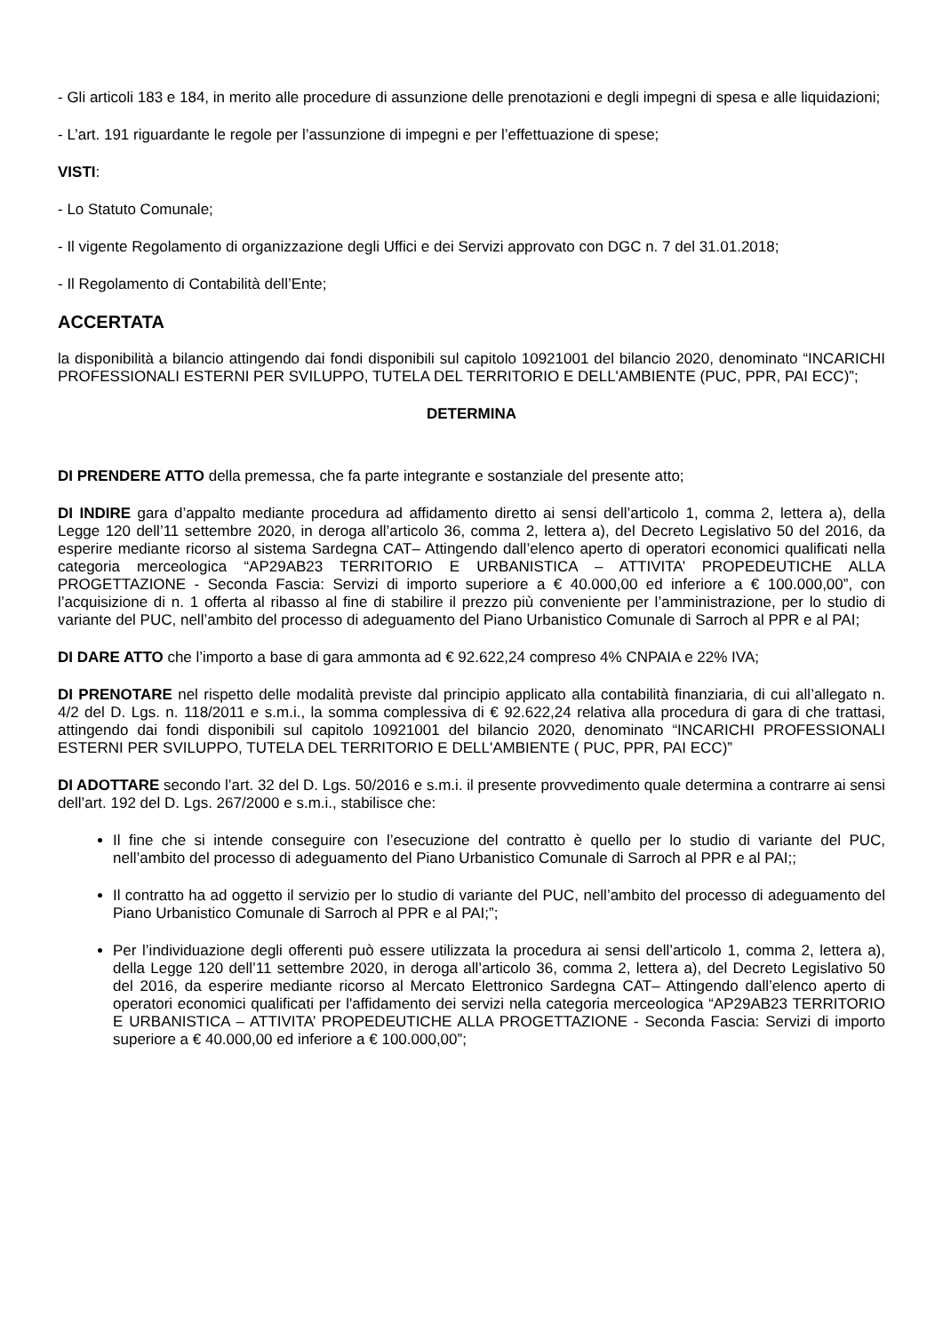- Gli articoli 183 e 184, in merito alle procedure di assunzione delle prenotazioni e degli impegni di spesa e alle liquidazioni;
- L’art. 191 riguardante le regole per l’assunzione di impegni e per l’effettuazione di spese;
VISTI:
- Lo Statuto Comunale;
- Il vigente Regolamento di organizzazione degli Uffici e dei Servizi approvato con DGC n. 7 del 31.01.2018;
- Il Regolamento di Contabilità dell’Ente;
ACCERTATA
la disponibilità a bilancio attingendo dai fondi disponibili sul capitolo 10921001 del bilancio 2020, denominato “INCARICHI PROFESSIONALI ESTERNI PER SVILUPPO, TUTELA DEL TERRITORIO E DELL'AMBIENTE (PUC, PPR, PAI ECC)”;
DETERMINA
DI PRENDERE ATTO della premessa, che fa parte integrante e sostanziale del presente atto;
DI INDIRE gara d’appalto mediante procedura ad affidamento diretto ai sensi dell’articolo 1, comma 2, lettera a), della Legge 120 dell’11 settembre 2020, in deroga all’articolo 36, comma 2, lettera a), del Decreto Legislativo 50 del 2016, da esperire mediante ricorso al sistema Sardegna CAT– Attingendo dall’elenco aperto di operatori economici qualificati nella categoria merceologica “AP29AB23 TERRITORIO E URBANISTICA – ATTIVITA’ PROPEDEUTICHE ALLA PROGETTAZIONE - Seconda Fascia: Servizi di importo superiore a € 40.000,00 ed inferiore a € 100.000,00”, con l’acquisizione di n. 1 offerta al ribasso al fine di stabilire il prezzo più conveniente per l’amministrazione, per lo studio di variante del PUC, nell’ambito del processo di adeguamento del Piano Urbanistico Comunale di Sarroch al PPR e al PAI;
DI DARE ATTO che l’importo a base di gara ammonta ad € 92.622,24 compreso 4% CNPAIA e 22% IVA;
DI PRENOTARE nel rispetto delle modalità previste dal principio applicato alla contabilità finanziaria, di cui all’allegato n. 4/2 del D. Lgs. n. 118/2011 e s.m.i., la somma complessiva di € 92.622,24 relativa alla procedura di gara di che trattasi, attingendo dai fondi disponibili sul capitolo 10921001 del bilancio 2020, denominato “INCARICHI PROFESSIONALI ESTERNI PER SVILUPPO, TUTELA DEL TERRITORIO E DELL'AMBIENTE ( PUC, PPR, PAI ECC)”
DI ADOTTARE secondo l’art. 32 del D. Lgs. 50/2016 e s.m.i. il presente provvedimento quale determina a contrarre ai sensi dell’art. 192 del D. Lgs. 267/2000 e s.m.i., stabilisce che:
Il fine che si intende conseguire con l’esecuzione del contratto è quello per lo studio di variante del PUC, nell’ambito del processo di adeguamento del Piano Urbanistico Comunale di Sarroch al PPR e al PAI;;
Il contratto ha ad oggetto il servizio per lo studio di variante del PUC, nell’ambito del processo di adeguamento del Piano Urbanistico Comunale di Sarroch al PPR e al PAI;”;
Per l’individuazione degli offerenti può essere utilizzata la procedura ai sensi dell’articolo 1, comma 2, lettera a), della Legge 120 dell’11 settembre 2020, in deroga all’articolo 36, comma 2, lettera a), del Decreto Legislativo 50 del 2016, da esperire mediante ricorso al Mercato Elettronico Sardegna CAT– Attingendo dall’elenco aperto di operatori economici qualificati per l'affidamento dei servizi nella categoria merceologica “AP29AB23 TERRITORIO E URBANISTICA – ATTIVITA’ PROPEDEUTICHE ALLA PROGETTAZIONE - Seconda Fascia: Servizi di importo superiore a € 40.000,00 ed inferiore a € 100.000,00”;